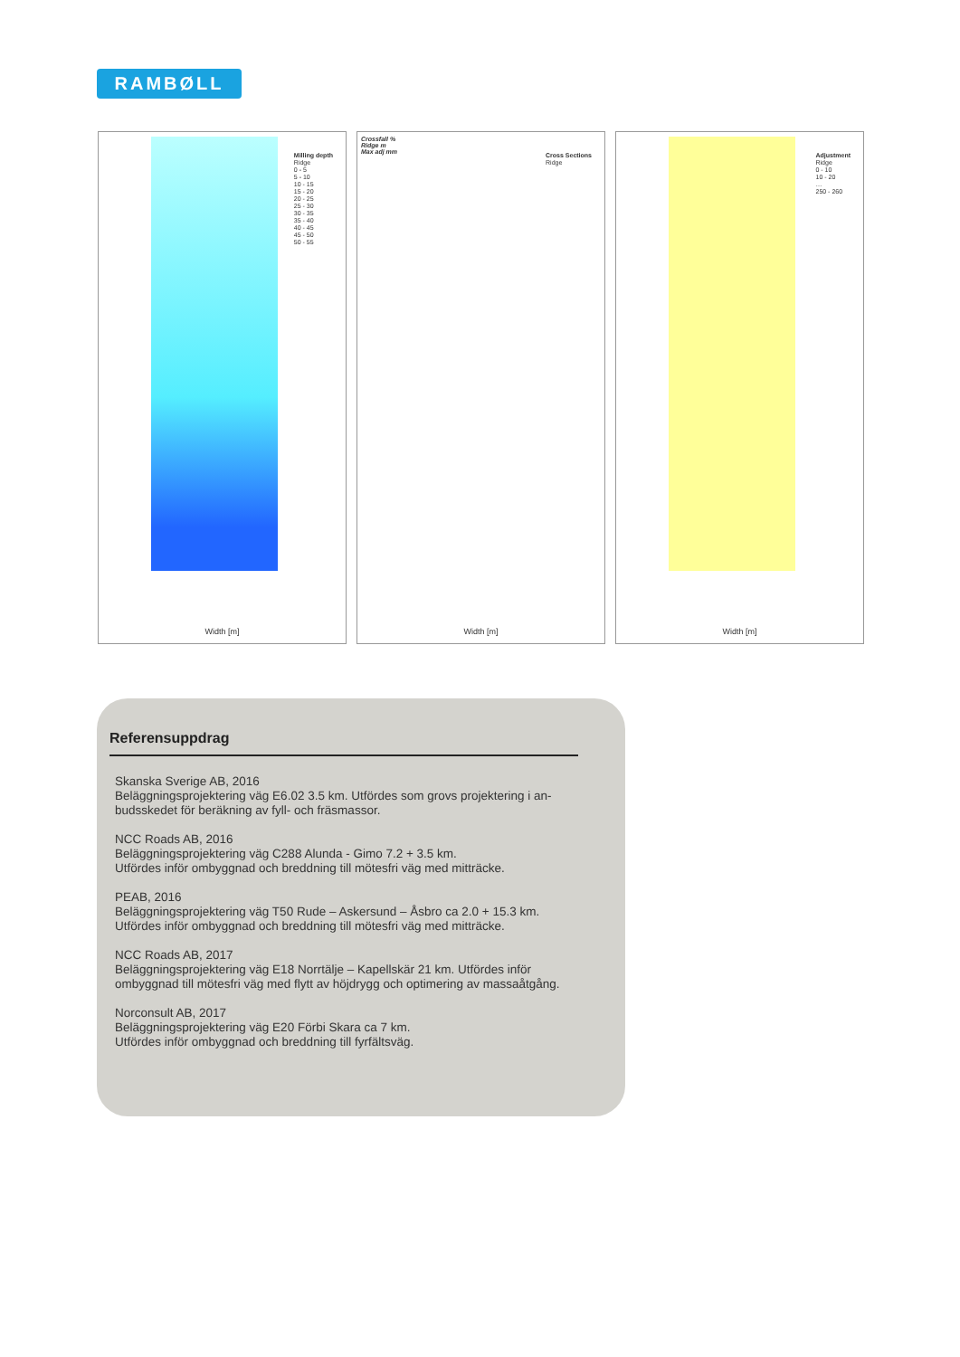RAMBØLL
Milling depth
Ridge
0 - 5
5 - 10
10 - 15
15 - 20
20 - 25
25 - 30
30 - 35
35 - 40
40 - 45
45 - 50
50 - 55
Width [m]
Crossfall %
Ridge m
Max adj mm
Cross Sections
Ridge
Width [m]
Adjustment
Ridge
0 - 10
10 - 20
…
250 - 260
Width [m]
Referensuppdrag
Skanska Sverige AB, 2016
Beläggningsprojektering väg E6.02 3.5 km. Utfördes som grovs projektering i an-
budsskedet för beräkning av fyll- och fräsmassor.
NCC Roads AB, 2016
Beläggningsprojektering väg C288 Alunda - Gimo 7.2 + 3.5 km.
Utfördes inför ombyggnad och breddning till mötesfri väg med mitträcke.
PEAB, 2016
Beläggningsprojektering väg T50 Rude – Askersund – Åsbro ca 2.0 + 15.3 km.
Utfördes inför ombyggnad och breddning till mötesfri väg med mitträcke.
NCC Roads AB, 2017
Beläggningsprojektering väg E18 Norrtälje – Kapellskär 21 km. Utfördes inför
ombyggnad till mötesfri väg med flytt av höjdrygg och optimering av massaåtgång.
Norconsult AB, 2017
Beläggningsprojektering väg E20 Förbi Skara ca 7 km.
Utfördes inför ombyggnad och breddning till fyrfältsväg.